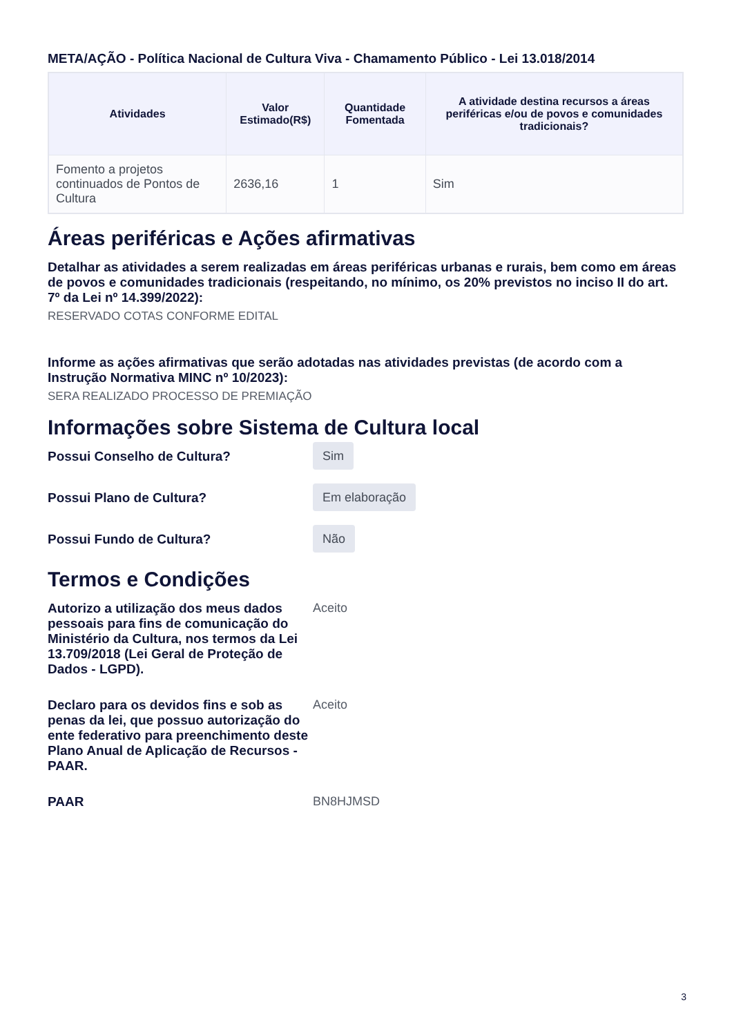META/AÇÃO - Política Nacional de Cultura Viva - Chamamento Público - Lei 13.018/2014
| Atividades | Valor Estimado(R$) | Quantidade Fomentada | A atividade destina recursos a áreas periféricas e/ou de povos e comunidades tradicionais? |
| --- | --- | --- | --- |
| Fomento a projetos continuados de Pontos de Cultura | 2636,16 | 1 | Sim |
Áreas periféricas e Ações afirmativas
Detalhar as atividades a serem realizadas em áreas periféricas urbanas e rurais, bem como em áreas de povos e comunidades tradicionais (respeitando, no mínimo, os 20% previstos no inciso II do art. 7º da Lei nº 14.399/2022):
RESERVADO COTAS CONFORME EDITAL
Informe as ações afirmativas que serão adotadas nas atividades previstas (de acordo com a Instrução Normativa MINC nº 10/2023):
SERA REALIZADO PROCESSO DE PREMIAÇÃO
Informações sobre Sistema de Cultura local
Possui Conselho de Cultura?
Sim
Possui Plano de Cultura?
Em elaboração
Possui Fundo de Cultura?
Não
Termos e Condições
Autorizo a utilização dos meus dados pessoais para fins de comunicação do Ministério da Cultura, nos termos da Lei 13.709/2018 (Lei Geral de Proteção de Dados - LGPD).
Aceito
Declaro para os devidos fins e sob as penas da lei, que possuo autorização do ente federativo para preenchimento deste Plano Anual de Aplicação de Recursos - PAAR.
Aceito
PAAR BN8HJMSD
3